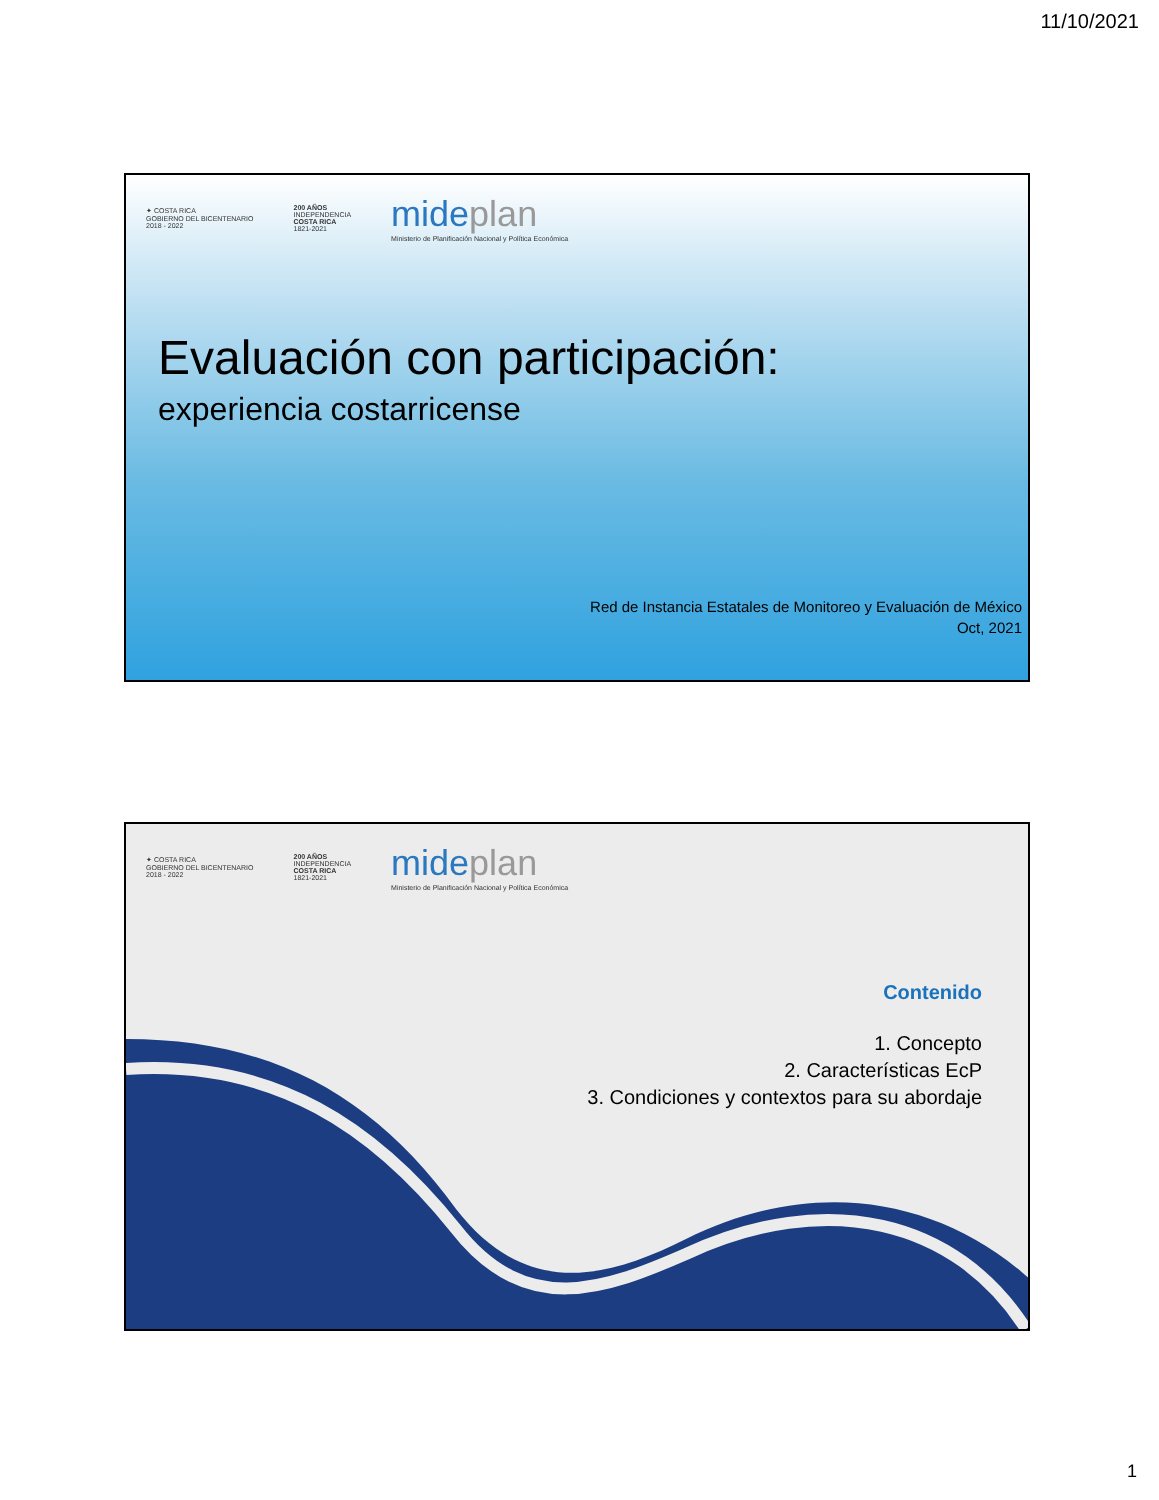11/10/2021
✦ COSTA RICA
GOBIERNO DEL BICENTENARIO
2018 - 2022
200 AÑOS
INDEPENDENCIA
COSTA RICA
1821-2021
mideplan
Ministerio de Planificación Nacional y Política Económica
Evaluación con participación:
experiencia costarricense
Red de Instancia Estatales de Monitoreo y Evaluación de México
Oct, 2021
✦ COSTA RICA
GOBIERNO DEL BICENTENARIO
2018 - 2022
200 AÑOS
INDEPENDENCIA
COSTA RICA
1821-2021
mideplan
Ministerio de Planificación Nacional y Política Económica
Contenido
1. Concepto
2. Características EcP
3. Condiciones y contextos para su abordaje
1